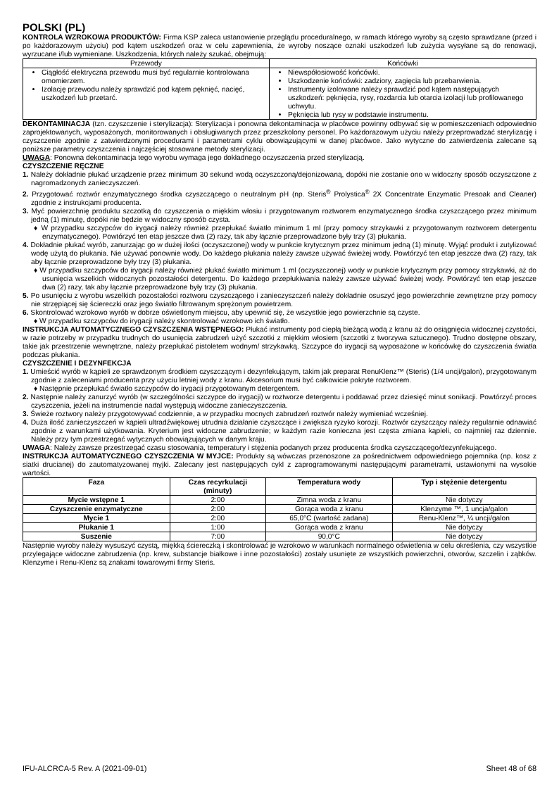POLSKI (PL)
KONTROLA WZROKOWA PRODUKTÓW: Firma KSP zaleca ustanowienie przeglądu proceduralnego, w ramach którego wyroby są często sprawdzane (przed i po każdorazowym użyciu) pod kątem uszkodzeń oraz w celu zapewnienia, że wyroby noszące oznaki uszkodzeń lub zużycia wysyłane są do renowacji, wyrzucane i/lub wymieniane. Uszkodzenia, których należy szukać, obejmują:
| Przewody | Końcówki |
| Ciągłość elektryczna przewodu musi być regularnie kontrolowana omomierzem. Izolację przewodu należy sprawdzić pod kątem pęknięć, nacięć, uszkodzeń lub przetarć. | Niewspółosiowość końcówki. Uszkodzenie końcówki: zadziory, zagięcia lub przebarwienia. Instrumenty izolowane należy sprawdzić pod kątem następujących uszkodzeń: pęknięcia, rysy, rozdarcia lub otarcia izolacji lub profilowanego uchwytu. Pęknięcia lub rysy w podstawie instrumentu. |
DEKONTAMINACJA (tzn. czyszczenie i sterylizacja): Sterylizacja i ponowna dekontaminacja w placówce powinny odbywać się w pomieszczeniach odpowiednio zaprojektowanych, wyposażonych, monitorowanych i obsługiwanych przez przeszkolony personel. Po każdorazowym użyciu należy przeprowadzać sterylizację i czyszczenie zgodnie z zatwierdzonymi procedurami i parametrami cyklu obowiązującymi w danej placówce. Jako wytyczne do zatwierdzenia zalecane są poniższe parametry czyszczenia i najczęściej stosowane metody sterylizacji.
UWAGA: Ponowna dekontaminacja tego wyrobu wymaga jego dokładnego oczyszczenia przed sterylizacją.
CZYSZCZENIE RĘCZNE
1. Należy dokładnie płukać urządzenie przez minimum 30 sekund wodą oczyszczoną/dejonizowaną, dopóki nie zostanie ono w widoczny sposób oczyszczone z nagromadzonych zanieczyszczeń.
2. Przygotować roztwór enzymatycznego środka czyszczącego o neutralnym pH (np. Steris<sup>®</sup> Prolystica<sup>®</sup> 2X Concentrate Enzymatic Presoak and Cleaner) zgodnie z instrukcjami producenta.
3. Myć powierzchnię produktu szczotką do czyszczenia o miękkim włosiu i przygotowanym roztworem enzymatycznego środka czyszczącego przez minimum jedną (1) minutę, dopóki nie będzie w widoczny sposób czysta.
♦ W przypadku szczypców do irygacji należy również przepłukać światło minimum 1 ml (przy pomocy strzykawki z przygotowanym roztworem detergentu enzymatycznego). Powtórzyć ten etap jeszcze dwa (2) razy, tak aby łącznie przeprowadzone były trzy (3) płukania.
4. Dokładnie płukać wyrób, zanurzając go w dużej ilości (oczyszczonej) wody w punkcie krytycznym przez minimum jedną (1) minutę. Wyjąć produkt i zutylizować wodę użytą do płukania. Nie używać ponownie wody. Do każdego płukania należy zawsze używać świeżej wody. Powtórzyć ten etap jeszcze dwa (2) razy, tak aby łącznie przeprowadzone były trzy (3) płukania.
♦ W przypadku szczypców do irygacji należy również płukać światło minimum 1 ml (oczyszczonej) wody w punkcie krytycznym przy pomocy strzykawki, aż do usunięcia wszelkich widocznych pozostałości detergentu. Do każdego przepłukiwania należy zawsze używać świeżej wody. Powtórzyć ten etap jeszcze dwa (2) razy, tak aby łącznie przeprowadzone były trzy (3) płukania.
5. Po usunięciu z wyrobu wszelkich pozostałości roztworu czyszczącego i zanieczyszczeń należy dokładnie osuszyć jego powierzchnie zewnętrzne przy pomocy nie strzępiącej się ściereczki oraz jego światło filtrowanym sprężonym powietrzem.
6. Skontrolować wzrokowo wyrób w dobrze oświetlonym miejscu, aby upewnić się, że wszystkie jego powierzchnie są czyste.
♦ W przypadku szczypców do irygacji należy skontrolować wzrokowo ich światło.
INSTRUKCJA AUTOMATYCZNEGO CZYSZCZENIA WSTĘPNEGO: Płukać instrumenty pod ciepłą bieżącą wodą z kranu aż do osiągnięcia widocznej czystości, w razie potrzeby w przypadku trudnych do usunięcia zabrudzeń użyć szczotki z miękkim włosiem (szczotki z tworzywa sztucznego). Trudno dostępne obszary, takie jak przestrzenie wewnętrzne, należy przepłukać pistoletem wodnym/ strzykawką. Szczypce do irygacji są wyposażone w końcówkę do czyszczenia światła podczas płukania.
CZYSZCZENIE I DEZYNFEKCJA
1. Umieścić wyrób w kąpieli ze sprawdzonym środkiem czyszczącym i dezynfekującym, takim jak preparat RenuKlenz™ (Steris) (1/4 uncji/galon), przygotowanym zgodnie z zaleceniami producenta przy użyciu letniej wody z kranu. Akcesorium musi być całkowicie pokryte roztworem.
♦ Następnie przepłukać światło szczypców do irygacji przygotowanym detergentem.
2. Następnie należy zanurzyć wyrób (w szczególności szczypce do irygacji) w roztworze detergentu i poddawać przez dziesięć minut sonikacji. Powtórzyć proces czyszczenia, jeżeli na instrumencie nadal występują widoczne zanieczyszczenia.
3. Świeże roztwory należy przygotowywać codziennie, a w przypadku mocnych zabrudzeń roztwór należy wymieniać wcześniej.
4. Duża ilość zanieczyszczeń w kąpieli ultradźwiękowej utrudnia działanie czyszczące i zwiększa ryzyko korozji. Roztwór czyszczący należy regularnie odnawiać zgodnie z warunkami użytkowania. Kryterium jest widoczne zabrudzenie; w każdym razie konieczna jest częsta zmiana kąpieli, co najmniej raz dziennie. Należy przy tym przestrzegać wytycznych obowiązujących w danym kraju.
UWAGA: Należy zawsze przestrzegać czasu stosowania, temperatury i stężenia podanych przez producenta środka czyszczącego/dezynfekującego.
INSTRUKCJA AUTOMATYCZNEGO CZYSZCZENIA W MYJCE: Produkty są wówczas przenoszone za pośrednictwem odpowiedniego pojemnika (np. kosz z siatki drucianej) do zautomatyzowanej myjki. Zalecany jest następujących cykl z zaprogramowanymi następującymi parametrami, ustawionymi na wysokie wartości.
| Faza | Czas recyrkulacji (minuty) | Temperatura wody | Typ i stężenie detergentu |
| --- | --- | --- | --- |
| Mycie wstępne 1 | 2:00 | Zimna woda z kranu | Nie dotyczy |
| Czyszczenie enzymatyczne | 2:00 | Gorąca woda z kranu | Klenzyme ™, 1 uncja/galon |
| Mycie 1 | 2:00 | 65,0°C (wartość zadana) | Renu-Klenz™, ¼ uncji/galon |
| Płukanie 1 | 1:00 | Gorąca woda z kranu | Nie dotyczy |
| Suszenie | 7:00 | 90,0°C | Nie dotyczy |
Następnie wyroby należy wysuszyć czystą, miękką ściereczką i skontrolować je wzrokowo w warunkach normalnego oświetlenia w celu określenia, czy wszystkie przylegające widoczne zabrudzenia (np. krew, substancje białkowe i inne pozostałości) zostały usunięte ze wszystkich powierzchni, otworów, szczelin i ząbków. Klenzyme i Renu-Klenz są znakami towarowymi firmy Steris.
IFU-ALCRCA-5 Rev. A (2021-09-01) Sheet 48 of 68